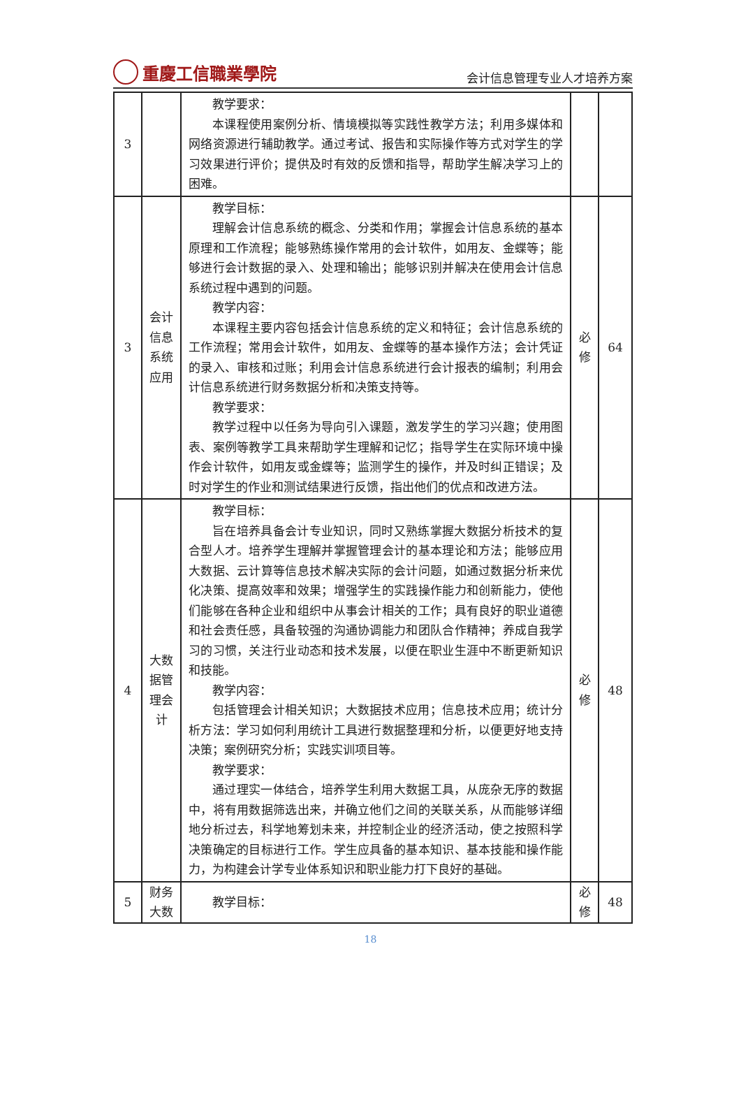重慶工信職業學院
会计信息管理专业人才培养方案
| 3 | | 教学要求： 本课程使用案例分析、情境模拟等实践性教学方法；利用多媒体和网络资源进行辅助教学。通过考试、报告和实际操作等方式对学生的学习效果进行评价；提供及时有效的反馈和指导，帮助学生解决学习上的困难。 | | |
| 3 | 会计信息系统应用 | 教学目标： 理解会计信息系统的概念、分类和作用；掌握会计信息系统的基本原理和工作流程；能够熟练操作常用的会计软件，如用友、金蝶等；能够进行会计数据的录入、处理和输出；能够识别并解决在使用会计信息系统过程中遇到的问题。 教学内容： 本课程主要内容包括会计信息系统的定义和特征；会计信息系统的工作流程；常用会计软件，如用友、金蝶等的基本操作方法；会计凭证的录入、审核和过账；利用会计信息系统进行会计报表的编制；利用会计信息系统进行财务数据分析和决策支持等。 教学要求： 教学过程中以任务为导向引入课题，激发学生的学习兴趣；使用图表、案例等教学工具来帮助学生理解和记忆；指导学生在实际环境中操作会计软件，如用友或金蝶等；监测学生的操作，并及时纠正错误；及时对学生的作业和测试结果进行反馈，指出他们的优点和改进方法。 | 必修 | 64 |
| 4 | 大数据管理会计 | 教学目标： 旨在培养具备会计专业知识，同时又熟练掌握大数据分析技术的复合型人才。培养学生理解并掌握管理会计的基本理论和方法；能够应用大数据、云计算等信息技术解决实际的会计问题，如通过数据分析来优化决策、提高效率和效果；增强学生的实践操作能力和创新能力，使他们能够在各种企业和组织中从事会计相关的工作；具有良好的职业道德和社会责任感，具备较强的沟通协调能力和团队合作精神；养成自我学习的习惯，关注行业动态和技术发展，以便在职业生涯中不断更新知识和技能。 教学内容： 包括管理会计相关知识；大数据技术应用；信息技术应用；统计分析方法：学习如何利用统计工具进行数据整理和分析，以便更好地支持决策；案例研究分析；实践实训项目等。 教学要求： 通过理实一体结合，培养学生利用大数据工具，从庞杂无序的数据中，将有用数据筛选出来，并确立他们之间的关联关系，从而能够详细地分析过去，科学地筹划未来，并控制企业的经济活动，使之按照科学决策确定的目标进行工作。学生应具备的基本知识、基本技能和操作能力，为构建会计学专业体系知识和职业能力打下良好的基础。 | 必修 | 48 |
| 5 | 财务大数 | 教学目标： | 必修 | 48 |
18